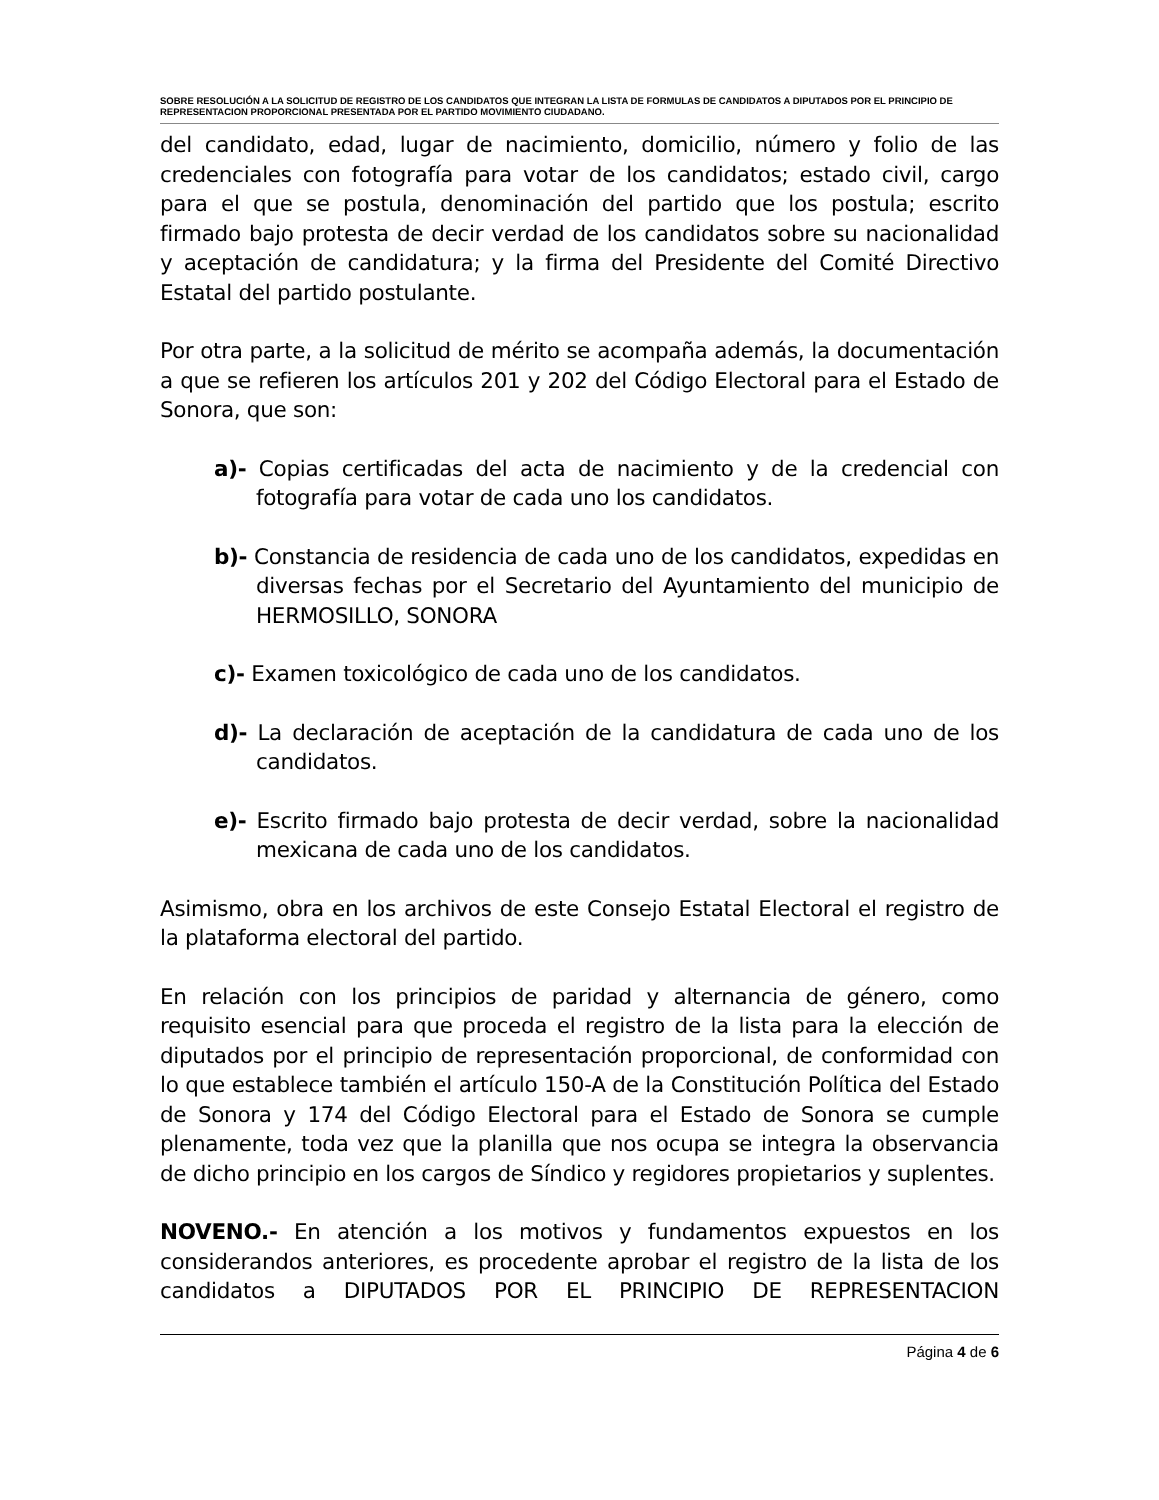SOBRE RESOLUCIÓN A LA SOLICITUD DE REGISTRO DE LOS CANDIDATOS QUE INTEGRAN LA LISTA DE FORMULAS DE CANDIDATOS A DIPUTADOS POR EL PRINCIPIO DE REPRESENTACION PROPORCIONAL PRESENTADA POR EL PARTIDO MOVIMIENTO CIUDADANO.
del candidato, edad, lugar de nacimiento, domicilio, número y folio de las credenciales con fotografía para votar de los candidatos; estado civil, cargo para el que se postula, denominación del partido que los postula; escrito firmado bajo protesta de decir verdad de los candidatos sobre su nacionalidad y aceptación de candidatura; y la firma del Presidente del Comité Directivo Estatal del partido postulante.
Por otra parte, a la solicitud de mérito se acompaña además, la documentación a que se refieren los artículos 201 y 202 del Código Electoral para el Estado de Sonora, que son:
a)- Copias certificadas del acta de nacimiento y de la credencial con fotografía para votar de cada uno los candidatos.
b)- Constancia de residencia de cada uno de los candidatos, expedidas en diversas fechas por el Secretario del Ayuntamiento del municipio de HERMOSILLO, SONORA
c)- Examen toxicológico de cada uno de los candidatos.
d)- La declaración de aceptación de la candidatura de cada uno de los candidatos.
e)- Escrito firmado bajo protesta de decir verdad, sobre la nacionalidad mexicana de cada uno de los candidatos.
Asimismo, obra en los archivos de este Consejo Estatal Electoral el registro de la plataforma electoral del partido.
En relación con los principios de paridad y alternancia de género, como requisito esencial para que proceda el registro de la lista para la elección de diputados por el principio de representación proporcional, de conformidad con lo que establece también el artículo 150-A de la Constitución Política del Estado de Sonora y 174 del Código Electoral para el Estado de Sonora se cumple plenamente, toda vez que la planilla que nos ocupa se integra la observancia de dicho principio en los cargos de Síndico y regidores propietarios y suplentes.
NOVENO.- En atención a los motivos y fundamentos expuestos en los considerandos anteriores, es procedente aprobar el registro de la lista de los candidatos a DIPUTADOS POR EL PRINCIPIO DE REPRESENTACION
Página 4 de 6